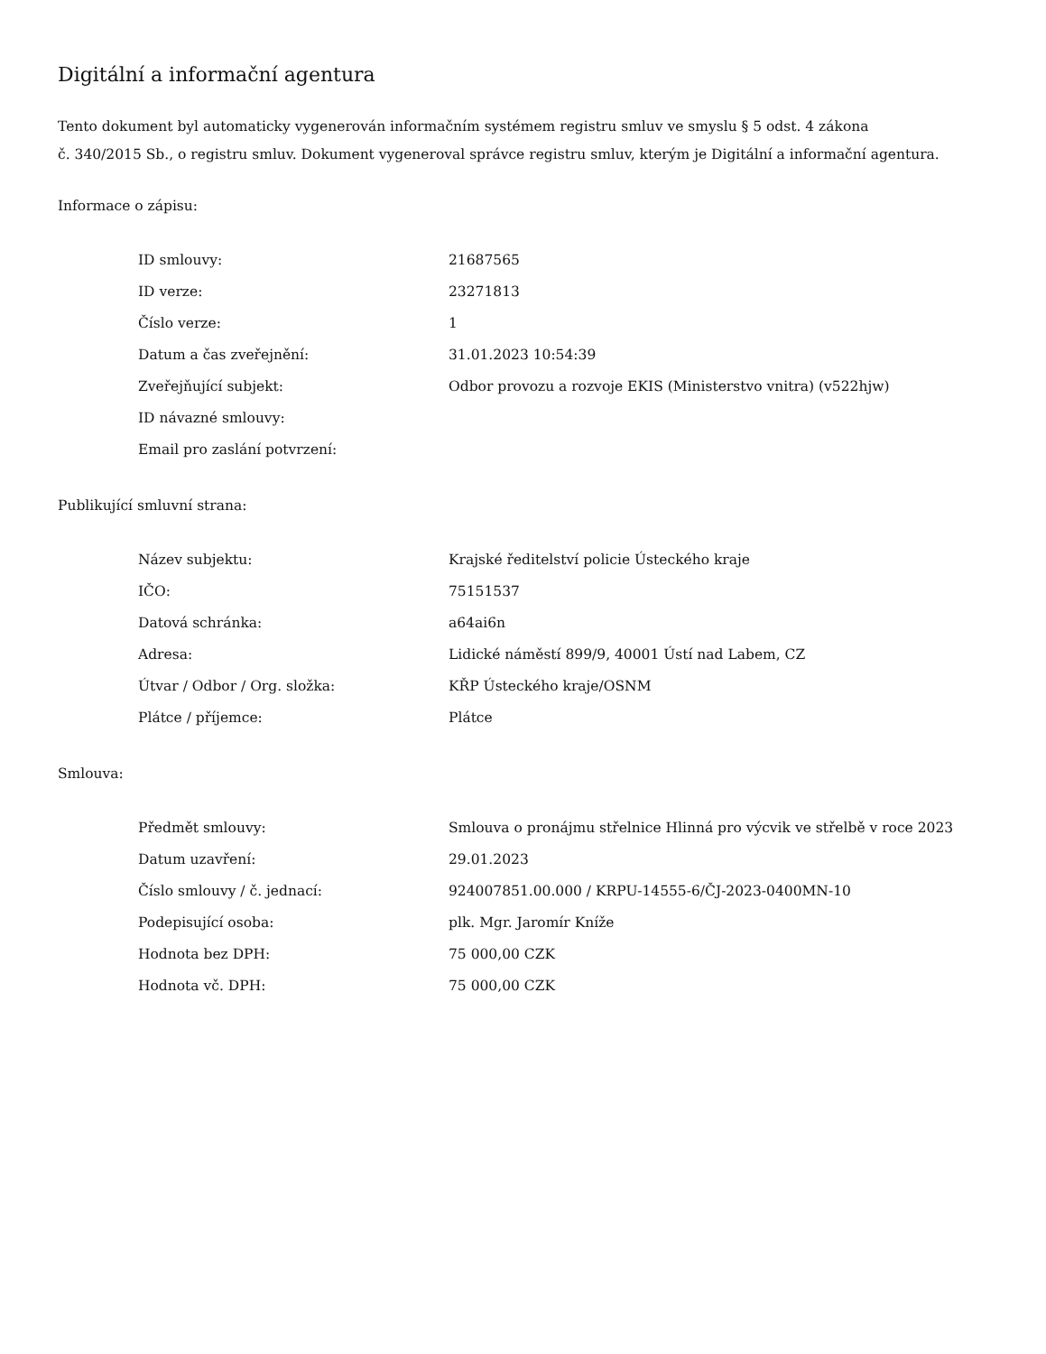Digitální a informační agentura
Tento dokument byl automaticky vygenerován informačním systémem registru smluv ve smyslu § 5 odst. 4 zákona
č. 340/2015 Sb., o registru smluv. Dokument vygeneroval správce registru smluv, kterým je Digitální a informační agentura.
Informace o zápisu:
| ID smlouvy: | 21687565 |
| ID verze: | 23271813 |
| Číslo verze: | 1 |
| Datum a čas zveřejnění: | 31.01.2023 10:54:39 |
| Zveřejňující subjekt: | Odbor provozu a rozvoje EKIS (Ministerstvo vnitra) (v522hjw) |
| ID návazné smlouvy: | |
| Email pro zaslání potvrzení: | |
Publikující smluvní strana:
| Název subjektu: | Krajské ředitelství policie Ústeckého kraje |
| IČO: | 75151537 |
| Datová schránka: | a64ai6n |
| Adresa: | Lidické náměstí 899/9, 40001 Ústí nad Labem, CZ |
| Útvar / Odbor / Org. složka: | KŘP Ústeckého kraje/OSNM |
| Plátce / příjemce: | Plátce |
Smlouva:
| Předmět smlouvy: | Smlouva o pronájmu střelnice Hlinná pro výcvik ve střelbě v roce 2023 |
| Datum uzavření: | 29.01.2023 |
| Číslo smlouvy / č. jednací: | 924007851.00.000 / KRPU-14555-6/ČJ-2023-0400MN-10 |
| Podepisující osoba: | plk. Mgr. Jaromír Kníže |
| Hodnota bez DPH: | 75 000,00 CZK |
| Hodnota vč. DPH: | 75 000,00 CZK |